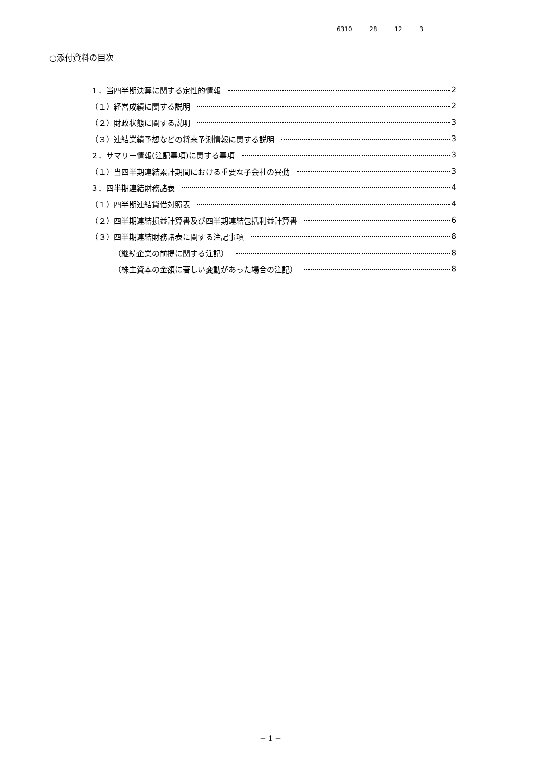6310 28 12 3
○添付資料の目次
１．当四半期決算に関する定性的情報 2
（１）経営成績に関する説明 2
（２）財政状態に関する説明 3
（３）連結業績予想などの将来予測情報に関する説明 3
２．サマリー情報(注記事項)に関する事項 3
（１）当四半期連結累計期間における重要な子会社の異動 3
３．四半期連結財務諸表 4
（１）四半期連結貸借対照表 4
（２）四半期連結損益計算書及び四半期連結包括利益計算書 6
（３）四半期連結財務諸表に関する注記事項 8
（継続企業の前提に関する注記） 8
（株主資本の金額に著しい変動があった場合の注記） 8
－ 1 －